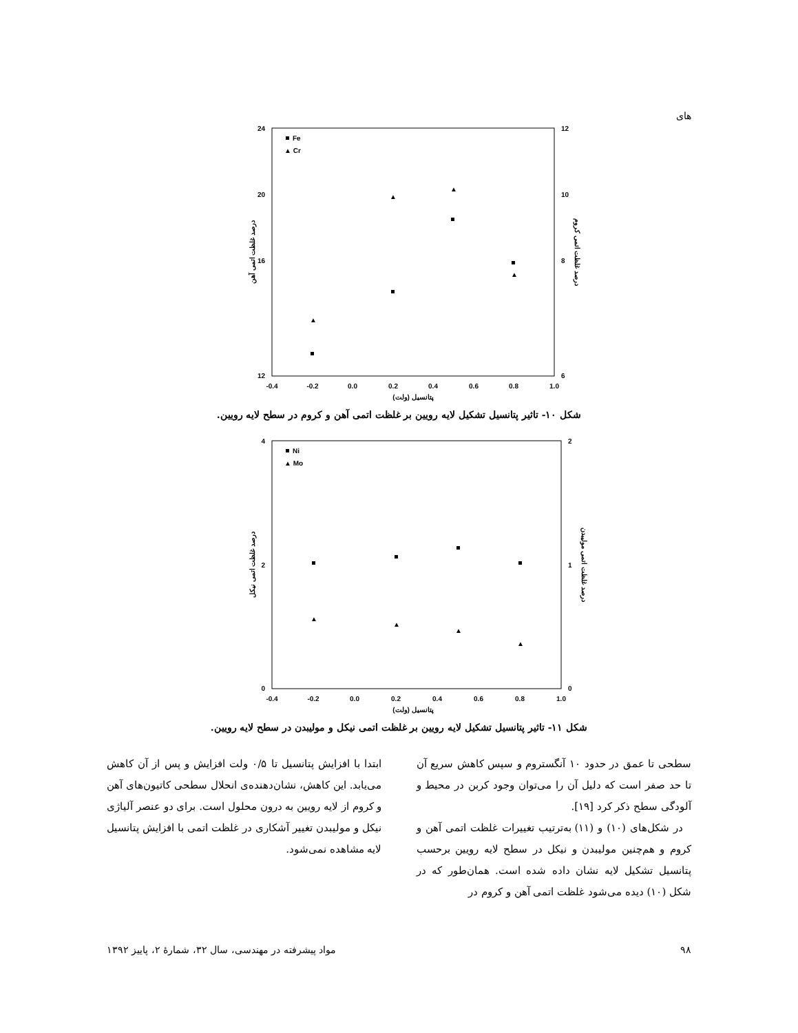های
24
20
16
12
12
10
8
6
-0.4
-0.2
0.0
0.2
0.4
0.6
0.8
1.0
پتانسیل (ولت)
درصد غلظت اتمی آهن
درصد غلظت اتمی کروم
Fe
▲ Cr
▲
▲
▲
▲
شکل ۱۰- تاثیر پتانسیل تشکیل لایه رویین بر غلظت اتمی آهن و کروم در سطح لایه رویین.
4
2
0
2
1
0
-0.4
-0.2
0.0
0.2
0.4
0.6
0.8
1.0
پتانسیل (ولت)
درصد غلظت اتمی نیکل
درصد غلظت اتمی مولیبدن
Ni
▲ Mo
▲
▲
▲
▲
شکل ۱۱- تاثیر پتانسیل تشکیل لایه رویین بر غلظت اتمی نیکل و مولیبدن در سطح لایه رویین.
سطحی تا عمق در حدود ۱۰ آنگستروم و سپس کاهش سریع آن تا حد صفر است که دلیل آن را می‌توان وجود کربن در محیط و آلودگی سطح ذکر کرد [۱۹].
در شکل‌های (۱۰) و (۱۱) به‌ترتیب تغییرات غلظت اتمی آهن و کروم و هم‌چنین مولیبدن و نیکل در سطح لایه رویین برحسب پتانسیل تشکیل لایه نشان داده شده است. همان‌طور که در شکل (۱۰) دیده می‌شود غلظت اتمی آهن و کروم در
ابتدا با افزایش پتانسیل تا ۰/۵ ولت افزایش و پس از آن کاهش می‌یابد. این کاهش، نشان‌دهنده‌ی انحلال سطحی کاتیون‌های آهن و کروم از لایه رویین به درون محلول است. برای دو عنصر آلیاژی نیکل و مولیبدن تغییر آشکاری در غلظت اتمی با افزایش پتانسیل لایه مشاهده نمی‌شود.
۹۸ مواد پیشرفته در مهندسی، سال ۳۲، شمارهٔ ۲، پاییز ۱۳۹۲